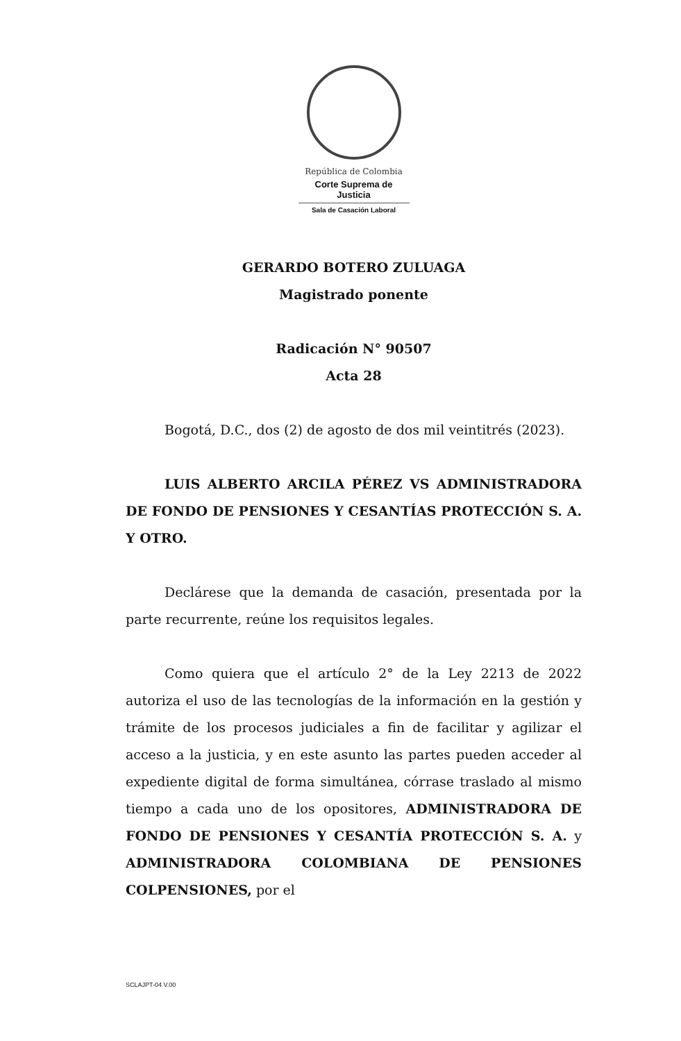República de Colombia
Corte Suprema de Justicia
Sala de Casación Laboral
GERARDO BOTERO ZULUAGA
Magistrado ponente
Radicación N° 90507
Acta 28
Bogotá, D.C., dos (2) de agosto de dos mil veintitrés (2023).
LUIS ALBERTO ARCILA PÉREZ VS ADMINISTRADORA DE FONDO DE PENSIONES Y CESANTÍAS PROTECCIÓN S. A. Y OTRO.
Declárese que la demanda de casación, presentada por la parte recurrente, reúne los requisitos legales.
Como quiera que el artículo 2° de la Ley 2213 de 2022 autoriza el uso de las tecnologías de la información en la gestión y trámite de los procesos judiciales a fin de facilitar y agilizar el acceso a la justicia, y en este asunto las partes pueden acceder al expediente digital de forma simultánea, córrase traslado al mismo tiempo a cada uno de los opositores, ADMINISTRADORA DE FONDO DE PENSIONES Y CESANTÍA PROTECCIÓN S. A. y ADMINISTRADORA COLOMBIANA DE PENSIONES COLPENSIONES, por el
SCLAJPT-04 V.00